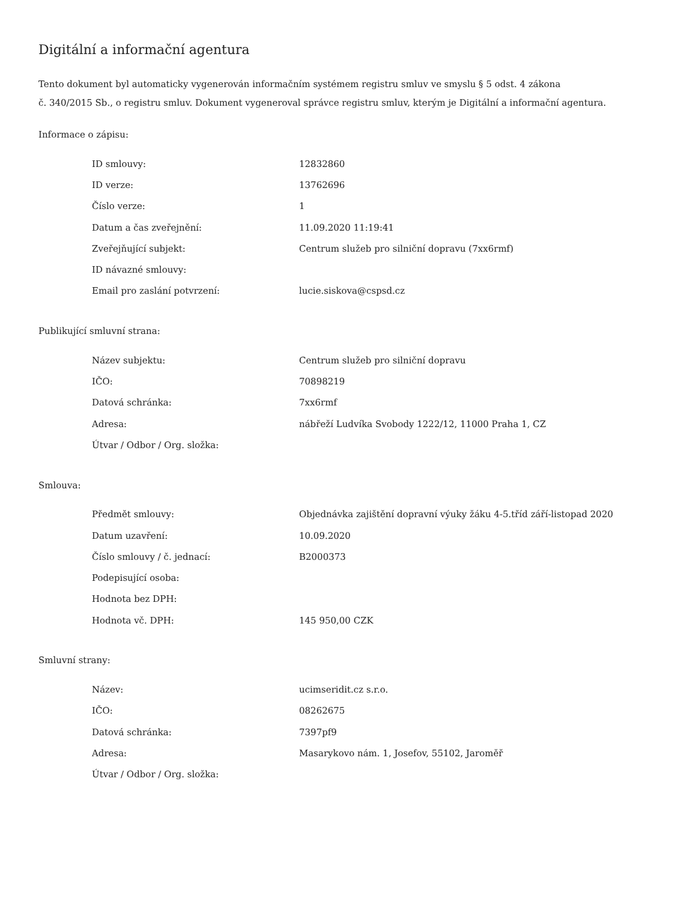Digitální a informační agentura
Tento dokument byl automaticky vygenerován informačním systémem registru smluv ve smyslu § 5 odst. 4 zákona
č. 340/2015 Sb., o registru smluv. Dokument vygeneroval správce registru smluv, kterým je Digitální a informační agentura.
Informace o zápisu:
| ID smlouvy: | 12832860 |
| ID verze: | 13762696 |
| Číslo verze: | 1 |
| Datum a čas zveřejnění: | 11.09.2020 11:19:41 |
| Zveřejňující subjekt: | Centrum služeb pro silniční dopravu (7xx6rmf) |
| ID návazné smlouvy: | |
| Email pro zaslání potvrzení: | lucie.siskova@cspsd.cz |
Publikující smluvní strana:
| Název subjektu: | Centrum služeb pro silniční dopravu |
| IČO: | 70898219 |
| Datová schránka: | 7xx6rmf |
| Adresa: | nábřeží Ludvíka Svobody 1222/12, 11000 Praha 1, CZ |
| Útvar / Odbor / Org. složka: | |
Smlouva:
| Předmět smlouvy: | Objednávka zajištění dopravní výuky žáku 4-5.tříd září-listopad 2020 |
| Datum uzavření: | 10.09.2020 |
| Číslo smlouvy / č. jednací: | B2000373 |
| Podepisující osoba: | |
| Hodnota bez DPH: | |
| Hodnota vč. DPH: | 145 950,00 CZK |
Smluvní strany:
| Název: | ucimseridit.cz s.r.o. |
| IČO: | 08262675 |
| Datová schránka: | 7397pf9 |
| Adresa: | Masarykovo nám. 1, Josefov, 55102, Jaroměř |
| Útvar / Odbor / Org. složka: | |